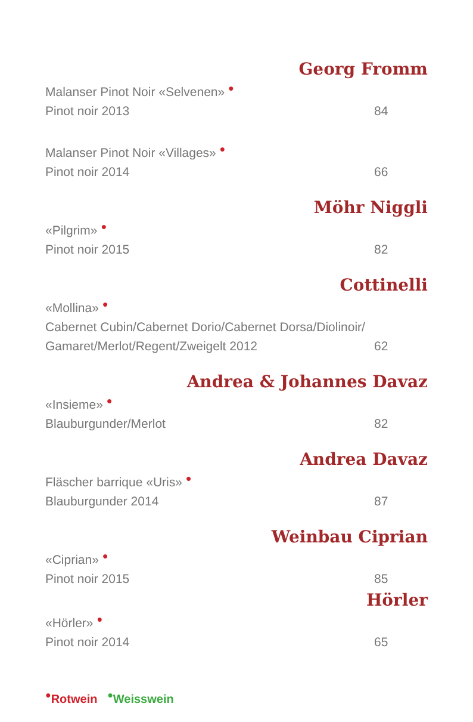Georg Fromm
Malanser Pinot Noir «Selvenen» ●
Pinot noir 2013 84
Malanser Pinot Noir «Villages» ●
Pinot noir 2014 66
Möhr Niggli
«Pilgrim» ●
Pinot noir 2015 82
Cottinelli
«Mollina» ●
Cabernet Cubin/Cabernet Dorio/Cabernet Dorsa/Diolinoir/
Gamaret/Merlot/Regent/Zweigelt 2012 62
Andrea & Johannes Davaz
«Insieme» ●
Blauburgunder/Merlot 82
Andrea Davaz
Fläscher barrique «Uris» ●
Blauburgunder 2014 87
Weinbau Ciprian
«Ciprian» ●
Pinot noir 2015 85
Hörler
«Hörler» ●
Pinot noir 2014 65
●Rotwein ●Weisswein